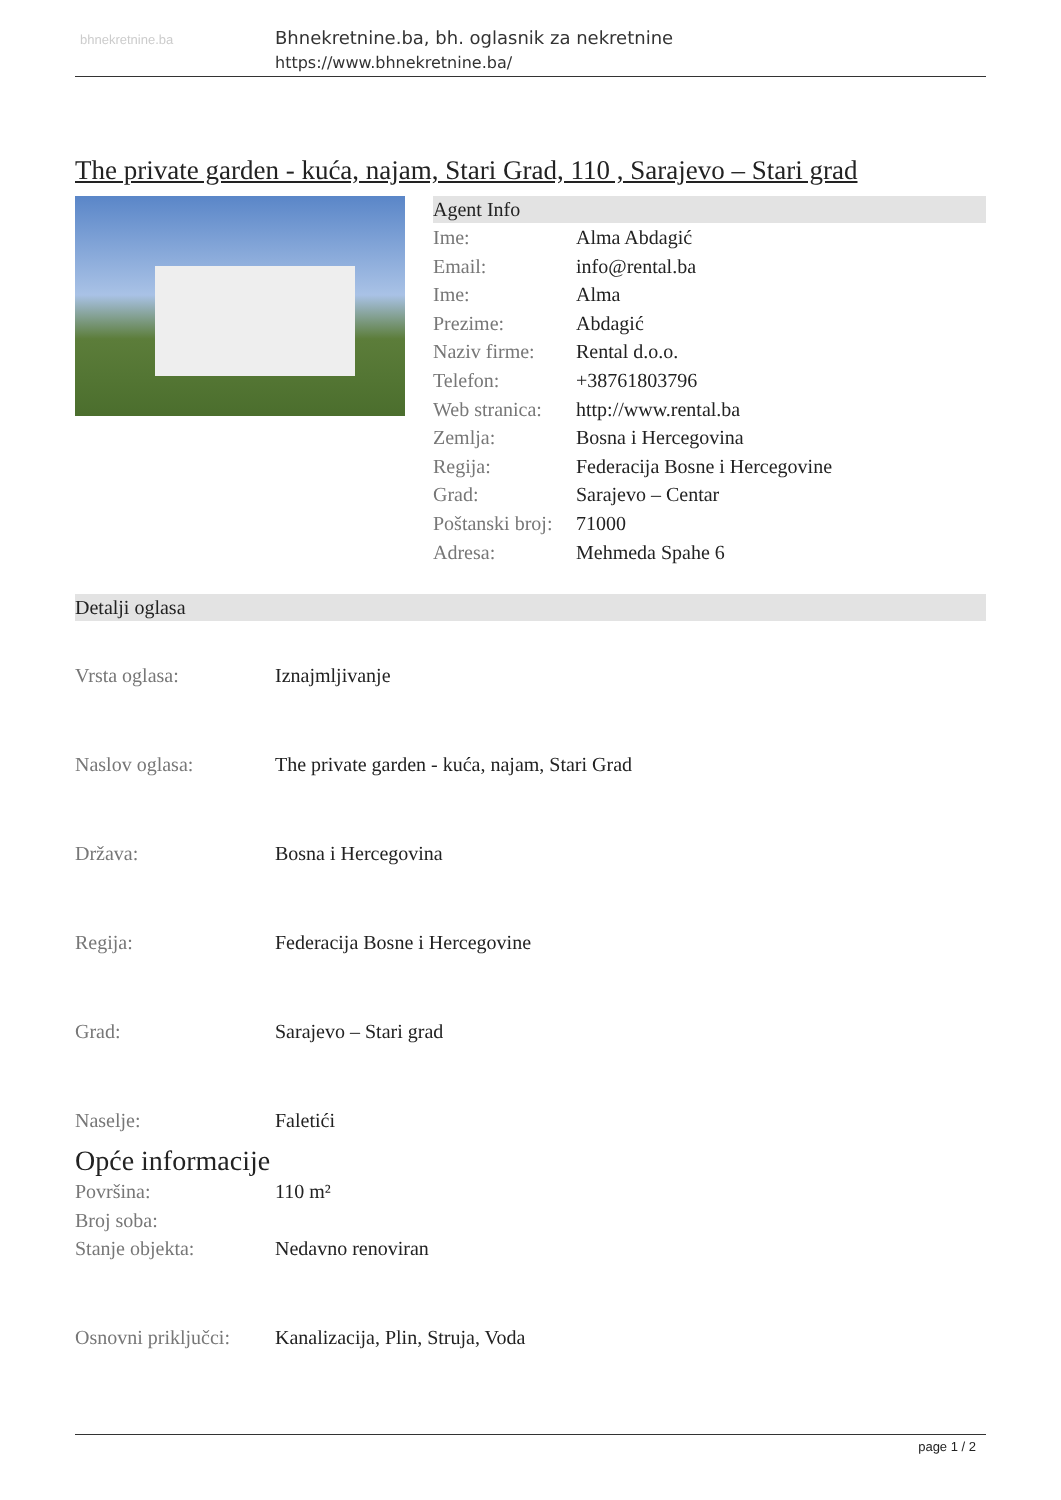bhnekretnine.ba
Bhnekretnine.ba, bh. oglasnik za nekretnine
https://www.bhnekretnine.ba/
The private garden - kuća, najam, Stari Grad, 110 , Sarajevo – Stari grad
Agent Info
| Ime: | Alma Abdagić |
| Email: | info@rental.ba |
| Ime: | Alma |
| Prezime: | Abdagić |
| Naziv firme: | Rental d.o.o. |
| Telefon: | +38761803796 |
| Web stranica: | http://www.rental.ba |
| Zemlja: | Bosna i Hercegovina |
| Regija: | Federacija Bosne i Hercegovine |
| Grad: | Sarajevo – Centar |
| Poštanski broj: | 71000 |
| Adresa: | Mehmeda Spahe 6 |
Detalji oglasa
| Vrsta oglasa: | Iznajmljivanje |
| Naslov oglasa: | The private garden - kuća, najam, Stari Grad |
| Država: | Bosna i Hercegovina |
| Regija: | Federacija Bosne i Hercegovine |
| Grad: | Sarajevo – Stari grad |
| Naselje: | Faletići |
Opće informacije
| Površina: | 110 m² |
| Broj soba: | |
| Stanje objekta: | Nedavno renoviran |
| Osnovni priključci: | Kanalizacija, Plin, Struja, Voda |
page 1 / 2